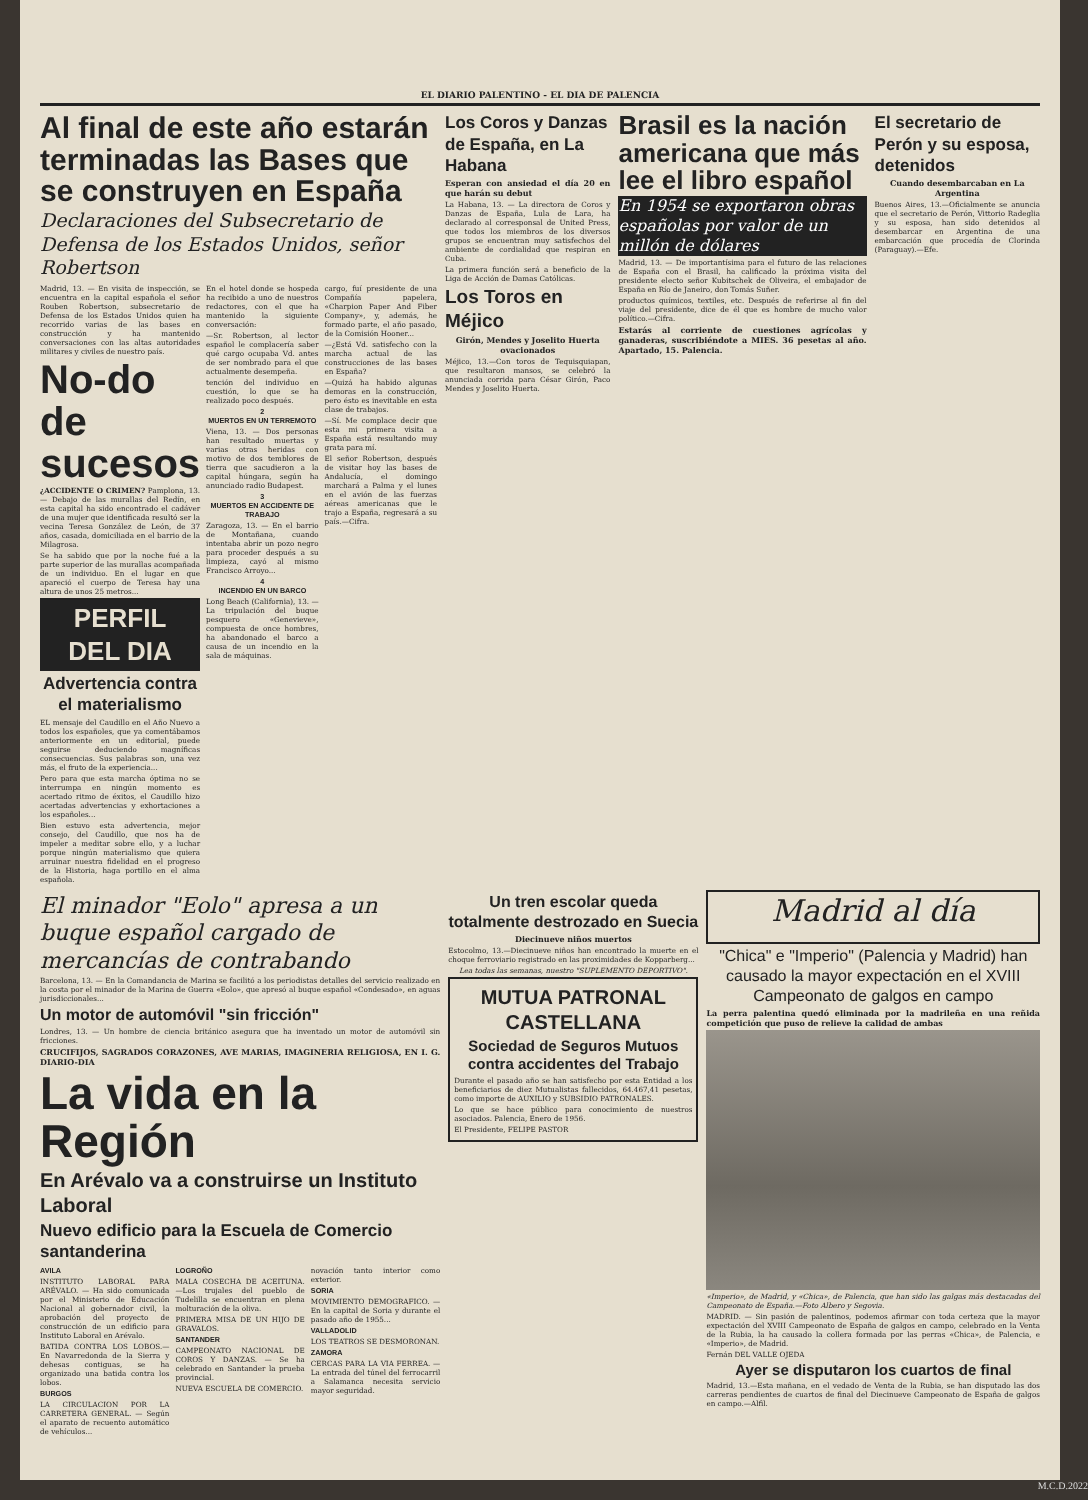EL DIARIO PALENTINO - EL DIA DE PALENCIA
Al final de este año estarán terminadas las Bases que se construyen en España
Declaraciones del Subsecretario de Defensa de los Estados Unidos, señor Robertson
Madrid, 13. — En visita de inspección, se encuentra en la capital española el señor Rouben Robertson, subsecretario de Defensa de los Estados Unidos quien ha recorrido varias de las bases en construcción y ha mantenido conversaciones con las altas autoridades militares y civiles de nuestro país.
No-do de sucesos
¿ACCIDENTE O CRIMEN? Pamplona, 13. — Debajo de las murallas del Redín, en esta capital ha sido encontrado el cadáver de una mujer que identificada resultó ser la vecina Teresa González de León, de 37 años, casada, domiciliada en el barrio de la Milagrosa.
Se ha sabido que por la noche fué a la parte superior de las murallas acompañada de un individuo. En el lugar en que apareció el cuerpo de Teresa hay una altura de unos 25 metros...
PERFIL
DEL DIA
Advertencia contra el materialismo
EL mensaje del Caudillo en el Año Nuevo a todos los españoles, que ya comentábamos anteriormente en un editorial, puede seguirse deduciendo magníficas consecuencias. Sus palabras son, una vez más, el fruto de la experiencia...
Pero para que esta marcha óptima no se interrumpa en ningún momento es acertado ritmo de éxitos, el Caudillo hizo acertadas advertencias y exhortaciones a los españoles...
Bien estuvo esta advertencia, mejor consejo, del Caudillo, que nos ha de impeler a meditar sobre ello, y a luchar porque ningún materialismo que quiera arruinar nuestra fidelidad en el progreso de la Historia, haga portillo en el alma española.
En el hotel donde se hospeda ha recibido a uno de nuestros redactores, con el que ha mantenido la siguiente conversación:
—Sr. Robertson, al lector español le complacería saber qué cargo ocupaba Vd. antes de ser nombrado para el que actualmente desempeña.
tención del individuo en cuestión, lo que se ha realizado poco después.
2
MUERTOS EN UN TERREMOTO
Viena, 13. — Dos personas han resultado muertas y varias otras heridas con motivo de dos temblores de tierra que sacudieron a la capital húngara, según ha anunciado radio Budapest.
3
MUERTOS EN ACCIDENTE DE TRABAJO
Zaragoza, 13. — En el barrio de Montañana, cuando intentaba abrir un pozo negro para proceder después a su limpieza, cayó al mismo Francisco Arroyo...
4
INCENDIO EN UN BARCO
Long Beach (California), 13. — La tripulación del buque pesquero «Genevieve», compuesta de once hombres, ha abandonado el barco a causa de un incendio en la sala de máquinas.
cargo, fuí presidente de una Compañía papelera, «Charpion Paper And Fiber Company», y, además, he formado parte, el año pasado, de la Comisión Hooner...
—¿Está Vd. satisfecho con la marcha actual de las construcciones de las bases en España?
—Quizá ha habido algunas demoras en la construcción, pero ésto es inevitable en esta clase de trabajos.
—Sí. Me complace decir que esta mi primera visita a España está resultando muy grata para mí.
El señor Robertson, después de visitar hoy las bases de Andalucía, el domingo marchará a Palma y el lunes en el avión de las fuerzas aéreas americanas que le trajo a España, regresará a su país.—Cifra.
Los Coros y Danzas de España, en La Habana
Esperan con ansiedad el día 20 en que harán su debut
La Habana, 13. — La directora de Coros y Danzas de España, Lula de Lara, ha declarado al corresponsal de United Press, que todos los miembros de los diversos grupos se encuentran muy satisfechos del ambiente de cordialidad que respiran en Cuba.
La primera función será a beneficio de la Liga de Acción de Damas Católicas.
Los Toros en Méjico
Girón, Mendes y Joselito Huerta ovacionados
Méjico, 13.—Con toros de Tequisquiapan, que resultaron mansos, se celebró la anunciada corrida para César Girón, Paco Mendes y Joselito Huerta.
Brasil es la nación americana que más lee el libro español
En 1954 se exportaron obras españolas por valor de un millón de dólares
Madrid, 13. — De importantísima para el futuro de las relaciones de España con el Brasil, ha calificado la próxima visita del presidente electo señor Kubitschek de Oliveira, el embajador de España en Río de Janeiro, don Tomás Suñer.
productos químicos, textiles, etc. Después de referirse al fin del viaje del presidente, dice de él que es hombre de mucho valor político.—Cifra.
Estarás al corriente de cuestiones agrícolas y ganaderas, suscribiéndote a MIES. 36 pesetas al año. Apartado, 15. Palencia.
El secretario de Perón y su esposa, detenidos
Cuando desembarcaban en La Argentina
Buenos Aires, 13.—Oficialmente se anuncia que el secretario de Perón, Vittorio Radeglia y su esposa, han sido detenidos al desembarcar en Argentina de una embarcación que procedía de Clorinda (Paraguay).—Efe.
El minador "Eolo" apresa a un buque español cargado de mercancías de contrabando
Barcelona, 13. — En la Comandancia de Marina se facilitó a los periodistas detalles del servicio realizado en la costa por el minador de la Marina de Guerra «Eolo», que apresó al buque español «Condesado», en aguas jurisdiccionales...
Un motor de automóvil "sin fricción"
Londres, 13. — Un hombre de ciencia británico asegura que ha inventado un motor de automóvil sin fricciones.
CRUCIFIJOS, SAGRADOS CORAZONES, AVE MARIAS, IMAGINERIA RELIGIOSA, EN I. G. DIARIO-DIA
La vida en la Región
En Arévalo va a construirse un Instituto Laboral
Nuevo edificio para la Escuela de Comercio santanderina
AVILA
INSTITUTO LABORAL PARA ARÉVALO. — Ha sido comunicada por el Ministerio de Educación Nacional al gobernador civil, la aprobación del proyecto de construcción de un edificio para Instituto Laboral en Arévalo.
BATIDA CONTRA LOS LOBOS.—En Navarredonda de la Sierra y dehesas contiguas, se ha organizado una batida contra los lobos.
BURGOS
LA CIRCULACION POR LA CARRETERA GENERAL. — Según el aparato de recuento automático de vehículos...
LOGROÑO
MALA COSECHA DE ACEITUNA. —Los trujales del pueblo de Tudelilla se encuentran en plena molturación de la oliva.
PRIMERA MISA DE UN HIJO DE GRAVALOS.
SANTANDER
CAMPEONATO NACIONAL DE COROS Y DANZAS. — Se ha celebrado en Santander la prueba provincial.
NUEVA ESCUELA DE COMERCIO.
novación tanto interior como exterior.
SORIA
MOVIMIENTO DEMOGRAFICO. —En la capital de Soria y durante el pasado año de 1955...
VALLADOLID
LOS TEATROS SE DESMORONAN.
ZAMORA
CERCAS PARA LA VIA FERREA. — La entrada del túnel del ferrocarril a Salamanca necesita servicio mayor seguridad.
Un tren escolar queda totalmente destrozado en Suecia
Diecinueve niños muertos
Estocolmo, 13.—Diecinueve niños han encontrado la muerte en el choque ferroviario registrado en las proximidades de Kopparberg...
Lea todas las semanas, nuestro "SUPLEMENTO DEPORTIVO".
MUTUA PATRONAL CASTELLANA
Sociedad de Seguros Mutuos contra accidentes del Trabajo
Durante el pasado año se han satisfecho por esta Entidad a los beneficiarios de diez Mutualistas fallecidos, 64.467,41 pesetas, como importe de AUXILIO y SUBSIDIO PATRONALES.
Lo que se hace público para conocimiento de nuestros asociados. Palencia, Enero de 1956.
El Presidente, FELIPE PASTOR
Madrid al día
"Chica" e "Imperio" (Palencia y Madrid) han causado la mayor expectación en el XVIII Campeonato de galgos en campo
La perra palentina quedó eliminada por la madrileña en una reñida competición que puso de relieve la calidad de ambas
«Imperio», de Madrid, y «Chica», de Palencia, que han sido las galgas más destacadas del Campeonato de España.—Foto Albero y Segovia.
MADRID. — Sin pasión de palentinos, podemos afirmar con toda certeza que la mayor expectación del XVIII Campeonato de España de galgos en campo, celebrado en la Venta de la Rubia, la ha causado la collera formada por las perras «Chica», de Palencia, e «Imperio», de Madrid.
Fernán DEL VALLE OJEDA
Ayer se disputaron los cuartos de final
Madrid, 13.—Esta mañana, en el vedado de Venta de la Rubia, se han disputado las dos carreras pendientes de cuartos de final del Diecinueve Campeonato de España de galgos en campo.—Alfil.
M.C.D.2022